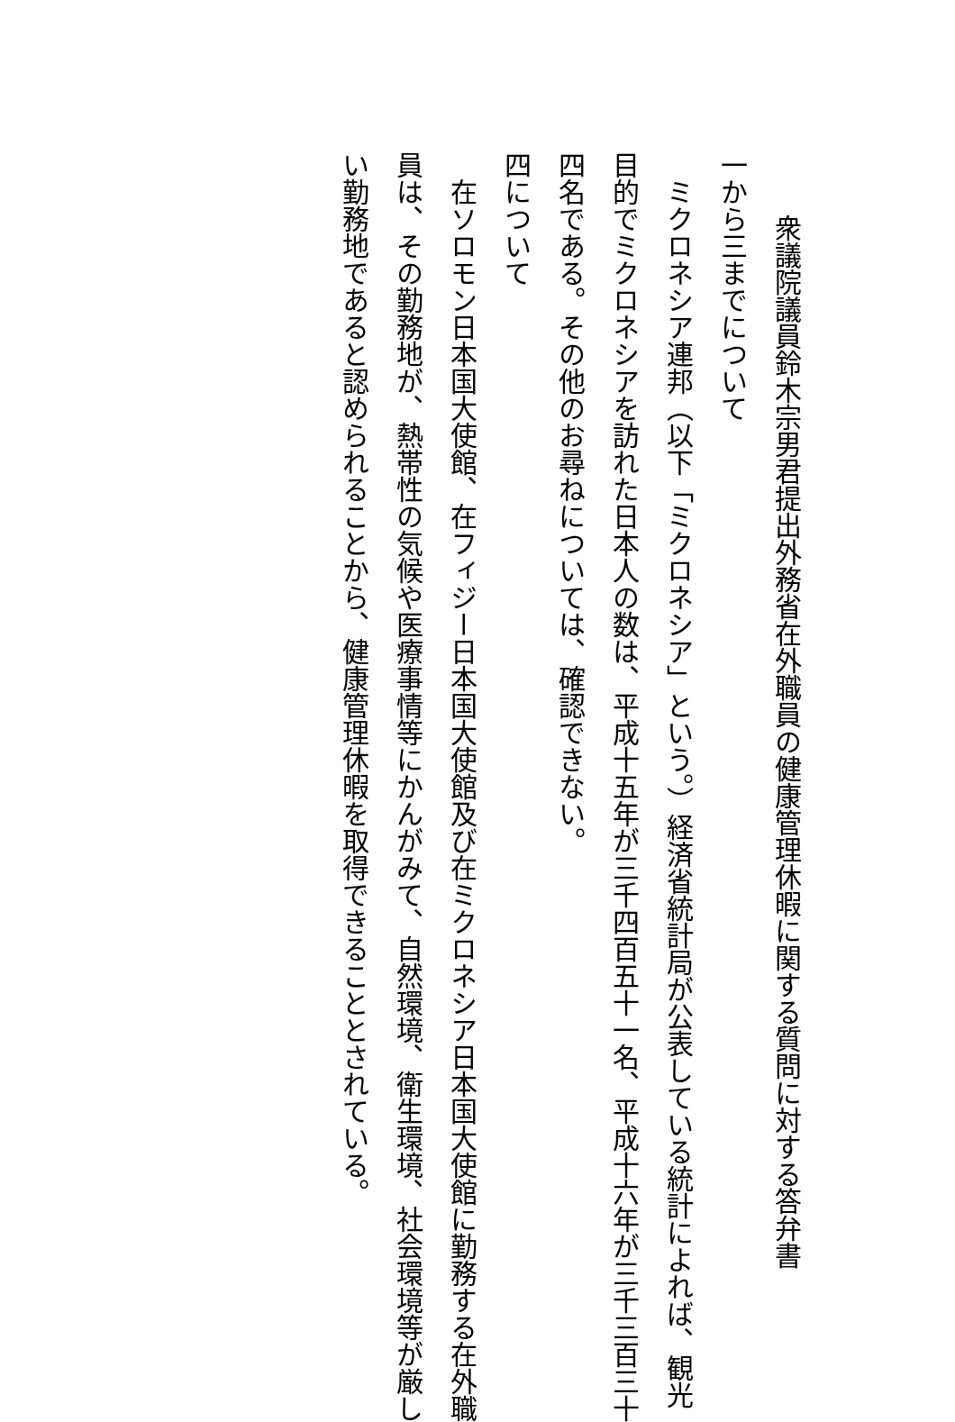衆議院議員鈴木宗男君提出外務省在外職員の健康管理休暇に関する質問に対する答弁書
一から三までについて
ミクロネシア連邦（以下「ミクロネシア」という。）経済省統計局が公表している統計によれば、観光
目的でミクロネシアを訪れた日本人の数は、平成十五年が三千四百五十一名、平成十六年が三千三百三十
四名である。その他のお尋ねについては、確認できない。
四について
在ソロモン日本国大使館、在フィジー日本国大使館及び在ミクロネシア日本国大使館に勤務する在外職
員は、その勤務地が、熱帯性の気候や医療事情等にかんがみて、自然環境、衛生環境、社会環境等が厳し
い勤務地であると認められることから、健康管理休暇を取得できることとされている。